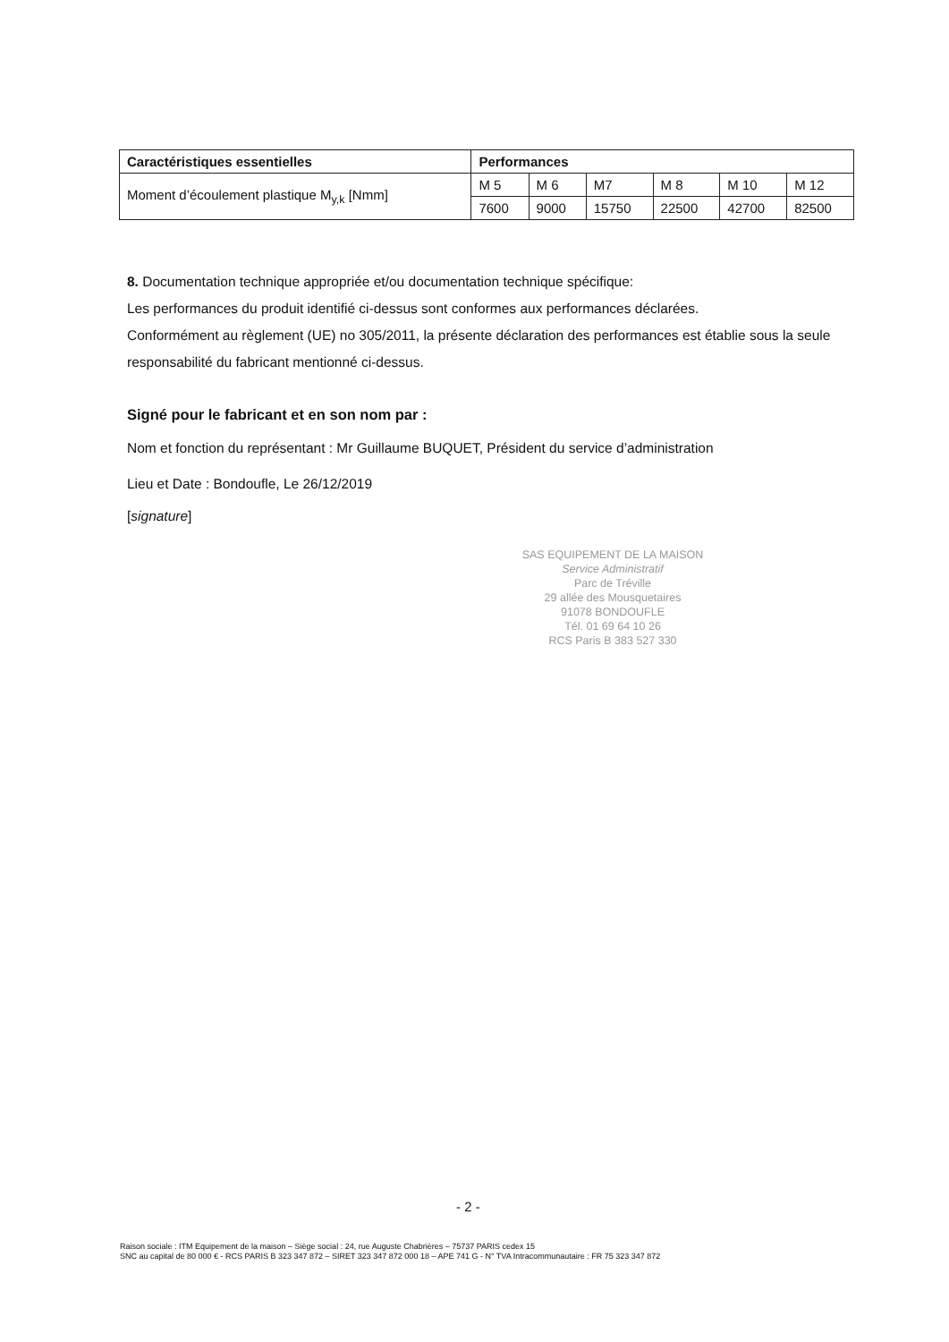| Caractéristiques essentielles | Performances | | | | | |
| --- | --- | --- | --- | --- | --- | --- |
| Moment d’écoulement plastique M<sub>y,k</sub> [Nmm] | M 5 | M 6 | M7 | M 8 | M 10 | M 12 |
| | 7600 | 9000 | 15750 | 22500 | 42700 | 82500 |
8. Documentation technique appropriée et/ou documentation technique spécifique:
Les performances du produit identifié ci-dessus sont conformes aux performances déclarées.
Conformément au règlement (UE) no 305/2011, la présente déclaration des performances est établie sous la seule responsabilité du fabricant mentionné ci-dessus.
Signé pour le fabricant et en son nom par :
Nom et fonction du représentant : Mr Guillaume BUQUET, Président du service d’administration
Lieu et Date : Bondoufle, Le 26/12/2019
[signature]
SAS EQUIPEMENT DE LA MAISON
Service Administratif
Parc de Tréville
29 allée des Mousquetaires
91078 BONDOUFLE
Tél. 01 69 64 10 26
RCS Paris B 383 527 330
- 2 -
Raison sociale : ITM Equipement de la maison – Siège social : 24, rue Auguste Chabrières – 75737 PARIS cedex 15
SNC au capital de 80 000 € - RCS PARIS B 323 347 872 – SIRET 323 347 872 000 18 – APE 741 G - N° TVA Intracommunautaire : FR 75 323 347 872